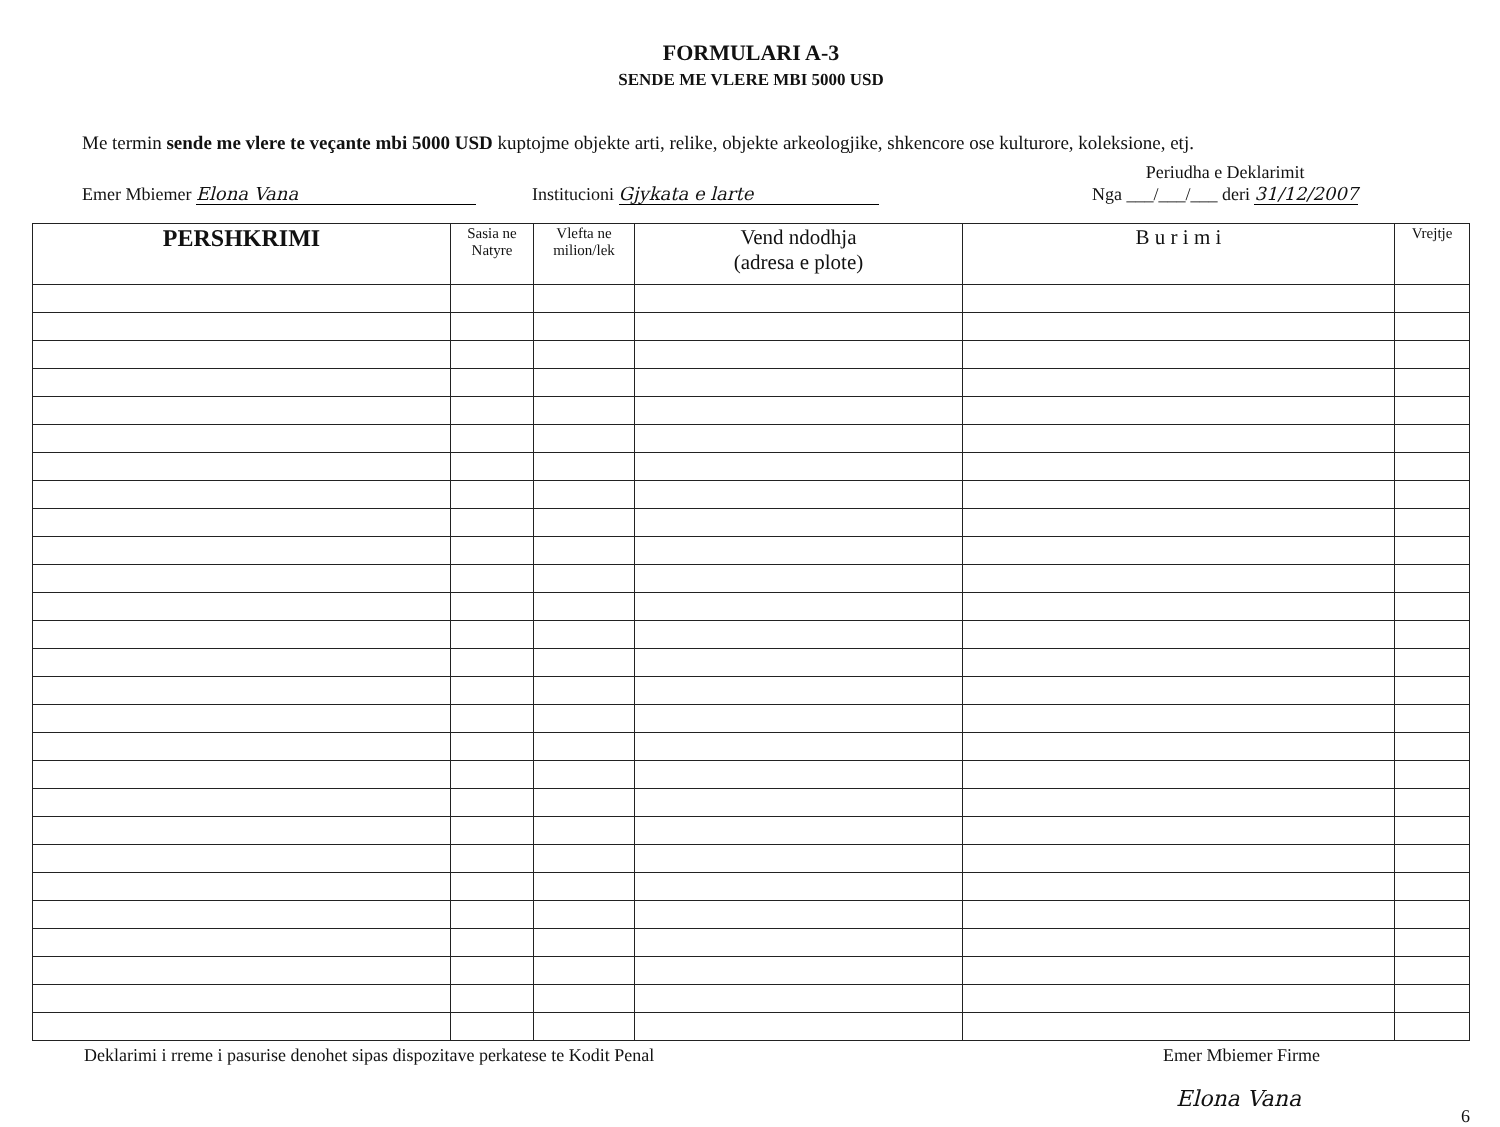FORMULARI A-3
SENDE ME VLERE MBI 5000 USD
Me termin sende me vlere te veçante mbi 5000 USD kuptojme objekte arti, relike, objekte arkeologjike, shkencore ose kulturore, koleksione, etj.
Emer Mbiemer Elona Vana
Institucioni Gjykata e larte
Periudha e Deklarimit
Nga ___/___/___ deri 31/12/2007
| PERSHKRIMI | Sasia ne Natyre | Vlefta ne milion/lek | Vend ndodhja (adresa e plote) | B u r i m i | Vrejtje |
| --- | --- | --- | --- | --- | --- |
Deklarimi i rreme i pasurise denohet sipas dispozitave perkatese te Kodit Penal Emer Mbiemer Firme
Elona Vana 6